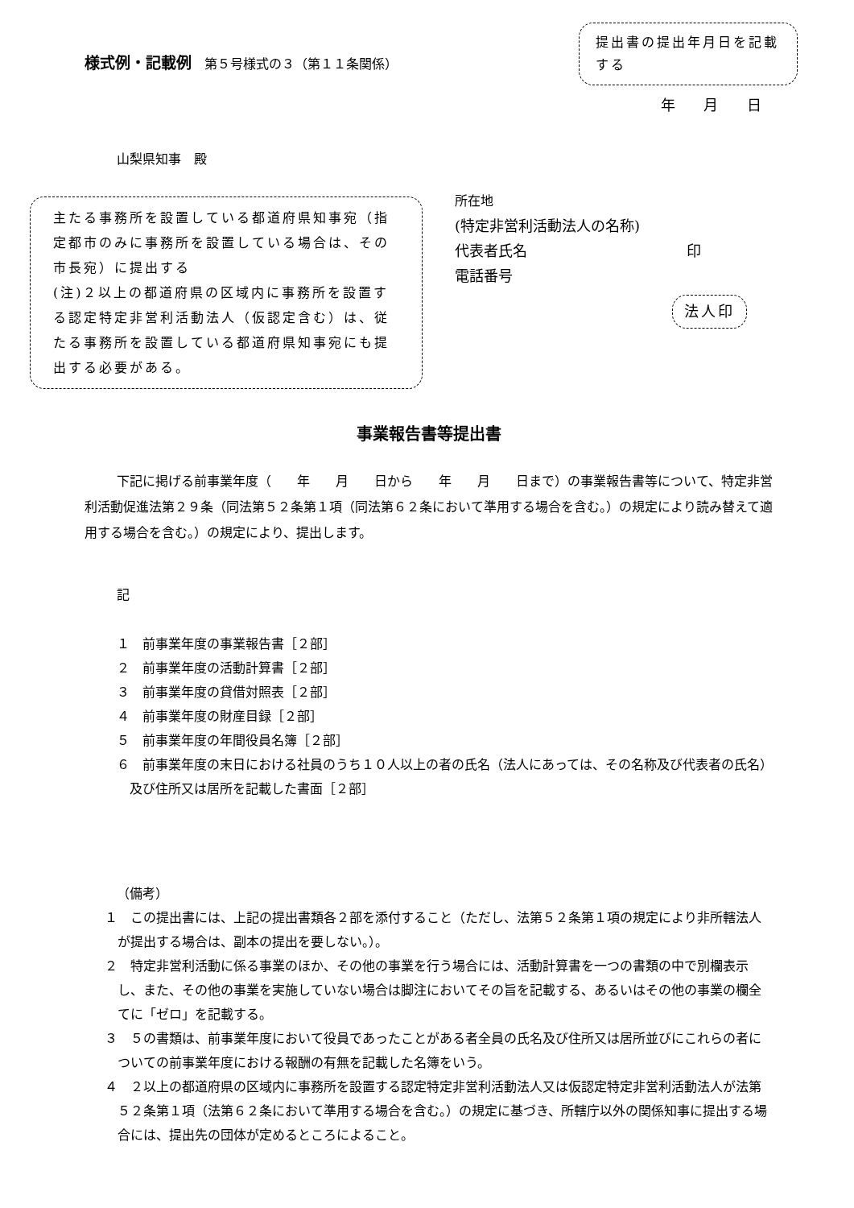様式例・記載例　第５号様式の３（第１１条関係）
提出書の提出年月日を記載する
年 月 日
山梨県知事　殿
主たる事務所を設置している都道府県知事宛（指定都市のみに事務所を設置している場合は、その市長宛）に提出する
(注)２以上の都道府県の区域内に事務所を設置する認定特定非営利活動法人（仮認定含む）は、従たる事務所を設置している都道府県知事宛にも提出する必要がある。
所在地
(特定非営利活動法人の名称)
代表者氏名　　　　　　　　　　　印
電話番号
法人印
事業報告書等提出書
下記に掲げる前事業年度（　　年　　月　　日から　　年　　月　　日まで）の事業報告書等について、特定非営利活動促進法第２９条（同法第５２条第１項（同法第６２条において準用する場合を含む。）の規定により読み替えて適用する場合を含む。）の規定により、提出します。
記
１　前事業年度の事業報告書［２部］
２　前事業年度の活動計算書［２部］
３　前事業年度の貸借対照表［２部］
４　前事業年度の財産目録［２部］
５　前事業年度の年間役員名簿［２部］
６　前事業年度の末日における社員のうち１０人以上の者の氏名（法人にあっては、その名称及び代表者の氏名）及び住所又は居所を記載した書面［２部］
（備考）
１　この提出書には、上記の提出書類各２部を添付すること（ただし、法第５２条第１項の規定により非所轄法人が提出する場合は、副本の提出を要しない。）。
２　特定非営利活動に係る事業のほか、その他の事業を行う場合には、活動計算書を一つの書類の中で別欄表示し、また、その他の事業を実施していない場合は脚注においてその旨を記載する、あるいはその他の事業の欄全てに「ゼロ」を記載する。
３　５の書類は、前事業年度において役員であったことがある者全員の氏名及び住所又は居所並びにこれらの者についての前事業年度における報酬の有無を記載した名簿をいう。
４　２以上の都道府県の区域内に事務所を設置する認定特定非営利活動法人又は仮認定特定非営利活動法人が法第５２条第１項（法第６２条において準用する場合を含む。）の規定に基づき、所轄庁以外の関係知事に提出する場合には、提出先の団体が定めるところによること。